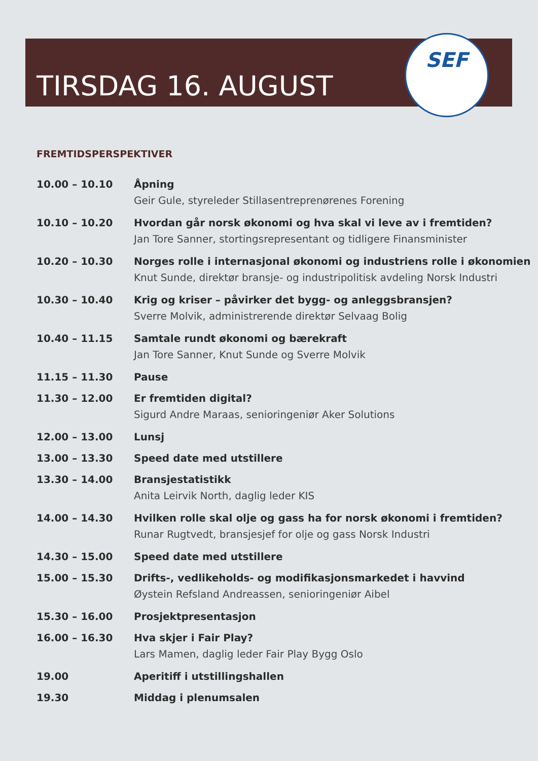TIRSDAG 16. AUGUST
SEF
FREMTIDSPERSPEKTIVER
| 10.00 – 10.10 | Åpning Geir Gule, styreleder Stillasentreprenørenes Forening |
| 10.10 – 10.20 | Hvordan går norsk økonomi og hva skal vi leve av i fremtiden? Jan Tore Sanner, stortingsrepresentant og tidligere Finansminister |
| 10.20 – 10.30 | Norges rolle i internasjonal økonomi og industriens rolle i økonomien Knut Sunde, direktør bransje- og industripolitisk avdeling Norsk Industri |
| 10.30 – 10.40 | Krig og kriser – påvirker det bygg- og anleggsbransjen? Sverre Molvik, administrerende direktør Selvaag Bolig |
| 10.40 – 11.15 | Samtale rundt økonomi og bærekraft Jan Tore Sanner, Knut Sunde og Sverre Molvik |
| 11.15 – 11.30 | Pause |
| 11.30 – 12.00 | Er fremtiden digital? Sigurd Andre Maraas, senioringeniør Aker Solutions |
| 12.00 – 13.00 | Lunsj |
| 13.00 – 13.30 | Speed date med utstillere |
| 13.30 – 14.00 | Bransjestatistikk Anita Leirvik North, daglig leder KIS |
| 14.00 – 14.30 | Hvilken rolle skal olje og gass ha for norsk økonomi i fremtiden? Runar Rugtvedt, bransjesjef for olje og gass Norsk Industri |
| 14.30 – 15.00 | Speed date med utstillere |
| 15.00 – 15.30 | Drifts-, vedlikeholds- og modifikasjonsmarkedet i havvind Øystein Refsland Andreassen, senioringeniør Aibel |
| 15.30 – 16.00 | Prosjektpresentasjon |
| 16.00 – 16.30 | Hva skjer i Fair Play? Lars Mamen, daglig leder Fair Play Bygg Oslo |
| 19.00 | Aperitiff i utstillingshallen |
| 19.30 | Middag i plenumsalen |